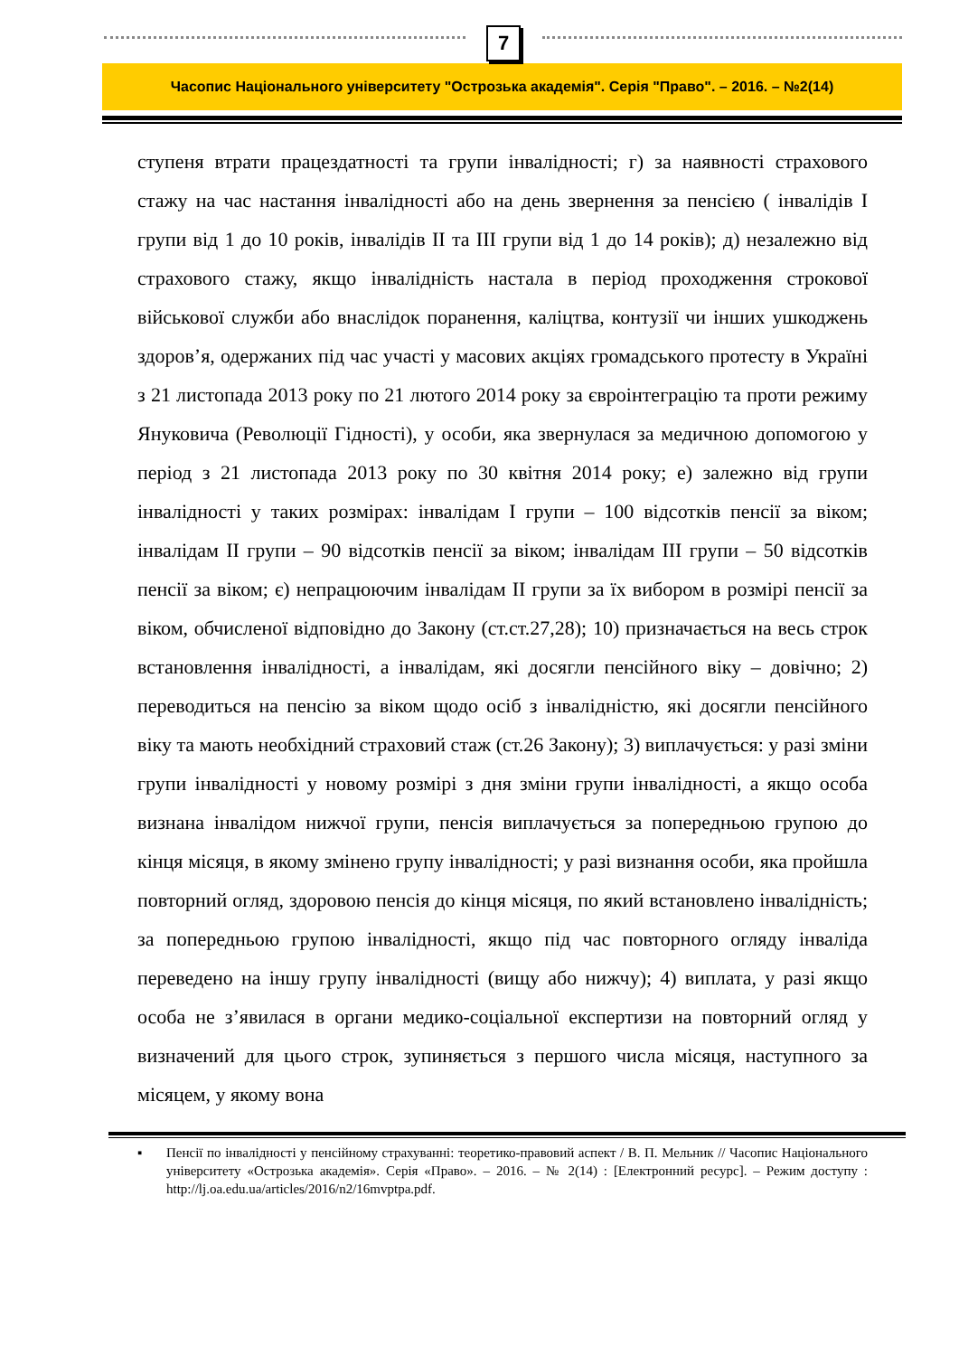7
Часопис Національного університету "Острозька академія". Серія "Право". – 2016. – №2(14)
ступеня втрати працездатності та групи інвалідності; г) за наявності страхового стажу на час настання інвалідності або на день звернення за пенсією ( інвалідів I групи від 1 до 10 років, інвалідів II та III групи від 1 до 14 років); д) незалежно від страхового стажу, якщо інвалідність настала в період проходження строкової військової служби або внаслідок поранення, каліцтва, контузії чи інших ушкоджень здоров’я, одержаних під час участі у масових акціях громадського протесту в Україні з 21 листопада 2013 року по 21 лютого 2014 року за євроінтеграцію та проти режиму Януковича (Революції Гідності), у особи, яка звернулася за медичною допомогою у період з 21 листопада 2013 року по 30 квітня 2014 року; е) залежно від групи інвалідності у таких розмірах: інвалідам I групи – 100 відсотків пенсії за віком; інвалідам II групи – 90 відсотків пенсії за віком; інвалідам III групи – 50 відсотків пенсії за віком; є) непрацюючим інвалідам II групи за їх вибором в розмірі пенсії за віком, обчисленої відповідно до Закону (ст.ст.27,28); 10) призначається на весь строк встановлення інвалідності, а інвалідам, які досягли пенсійного віку – довічно; 2) переводиться на пенсію за віком щодо осіб з інвалідністю, які досягли пенсійного віку та мають необхідний страховий стаж (ст.26 Закону); 3) виплачується: у разі зміни групи інвалідності у новому розмірі з дня зміни групи інвалідності, а якщо особа визнана інвалідом нижчої групи, пенсія виплачується за попередньою групою до кінця місяця, в якому змінено групу інвалідності; у разі визнання особи, яка пройшла повторний огляд, здоровою пенсія до кінця місяця, по який встановлено інвалідність; за попередньою групою інвалідності, якщо під час повторного огляду інваліда переведено на іншу групу інвалідності (вищу або нижчу); 4) виплата, у разі якщо особа не з’явилася в органи медико-соціальної експертизи на повторний огляд у визначений для цього строк, зупиняється з першого числа місяця, наступного за місяцем, у якому вона
▪ Пенсії по інвалідності у пенсійному страхуванні: теоретико-правовий аспект / В. П. Мельник // Часопис Національного університету «Острозька академія». Серія «Право». – 2016. – № 2(14) : [Електронний ресурс]. – Режим доступу : http://lj.oa.edu.ua/articles/2016/n2/16mvptpa.pdf.